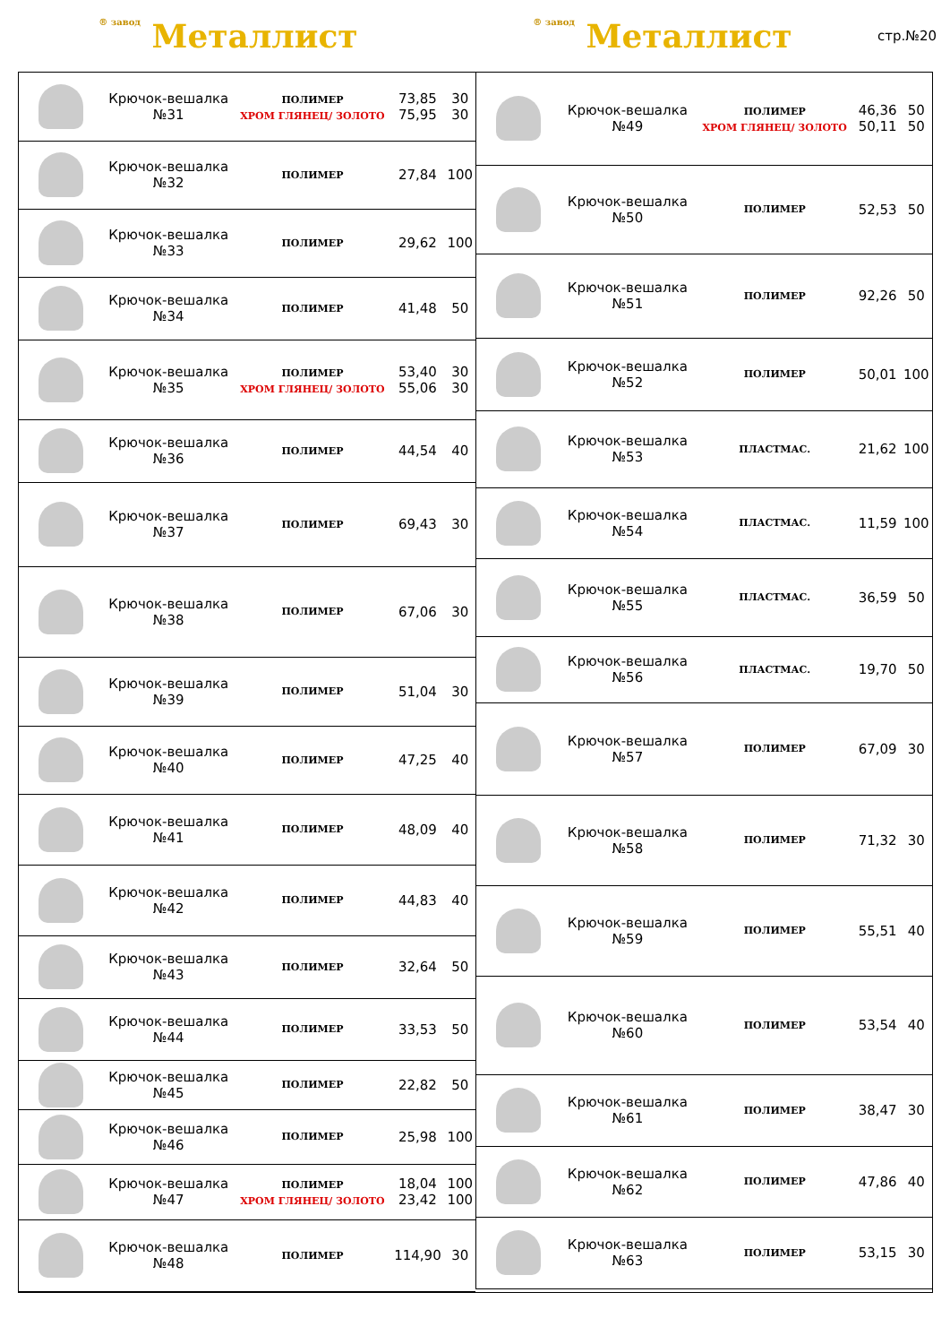® завод Металлист
® завод Металлист
стр.№20
| | Крючок-вешалка №31 | ПОЛИМЕР ХРОМ ГЛЯНЕЦ/ ЗОЛОТО | 73,85 75,95 | 30 30 |
| | Крючок-вешалка №32 | ПОЛИМЕР | 27,84 | 100 |
| | Крючок-вешалка №33 | ПОЛИМЕР | 29,62 | 100 |
| | Крючок-вешалка №34 | ПОЛИМЕР | 41,48 | 50 |
| | Крючок-вешалка №35 | ПОЛИМЕР ХРОМ ГЛЯНЕЦ/ ЗОЛОТО | 53,40 55,06 | 30 30 |
| | Крючок-вешалка №36 | ПОЛИМЕР | 44,54 | 40 |
| | Крючок-вешалка №37 | ПОЛИМЕР | 69,43 | 30 |
| | Крючок-вешалка №38 | ПОЛИМЕР | 67,06 | 30 |
| | Крючок-вешалка №39 | ПОЛИМЕР | 51,04 | 30 |
| | Крючок-вешалка №40 | ПОЛИМЕР | 47,25 | 40 |
| | Крючок-вешалка №41 | ПОЛИМЕР | 48,09 | 40 |
| | Крючок-вешалка №42 | ПОЛИМЕР | 44,83 | 40 |
| | Крючок-вешалка №43 | ПОЛИМЕР | 32,64 | 50 |
| | Крючок-вешалка №44 | ПОЛИМЕР | 33,53 | 50 |
| | Крючок-вешалка №45 | ПОЛИМЕР | 22,82 | 50 |
| | Крючок-вешалка №46 | ПОЛИМЕР | 25,98 | 100 |
| | Крючок-вешалка №47 | ПОЛИМЕР ХРОМ ГЛЯНЕЦ/ ЗОЛОТО | 18,04 23,42 | 100 100 |
| | Крючок-вешалка №48 | ПОЛИМЕР | 114,90 | 30 |
| | Крючок-вешалка №49 | ПОЛИМЕР ХРОМ ГЛЯНЕЦ/ ЗОЛОТО | 46,36 50,11 | 50 50 |
| | Крючок-вешалка №50 | ПОЛИМЕР | 52,53 | 50 |
| | Крючок-вешалка №51 | ПОЛИМЕР | 92,26 | 50 |
| | Крючок-вешалка №52 | ПОЛИМЕР | 50,01 | 100 |
| | Крючок-вешалка №53 | ПЛАСТМАС. | 21,62 | 100 |
| | Крючок-вешалка №54 | ПЛАСТМАС. | 11,59 | 100 |
| | Крючок-вешалка №55 | ПЛАСТМАС. | 36,59 | 50 |
| | Крючок-вешалка №56 | ПЛАСТМАС. | 19,70 | 50 |
| | Крючок-вешалка №57 | ПОЛИМЕР | 67,09 | 30 |
| | Крючок-вешалка №58 | ПОЛИМЕР | 71,32 | 30 |
| | Крючок-вешалка №59 | ПОЛИМЕР | 55,51 | 40 |
| | Крючок-вешалка №60 | ПОЛИМЕР | 53,54 | 40 |
| | Крючок-вешалка №61 | ПОЛИМЕР | 38,47 | 30 |
| | Крючок-вешалка №62 | ПОЛИМЕР | 47,86 | 40 |
| | Крючок-вешалка №63 | ПОЛИМЕР | 53,15 | 30 |